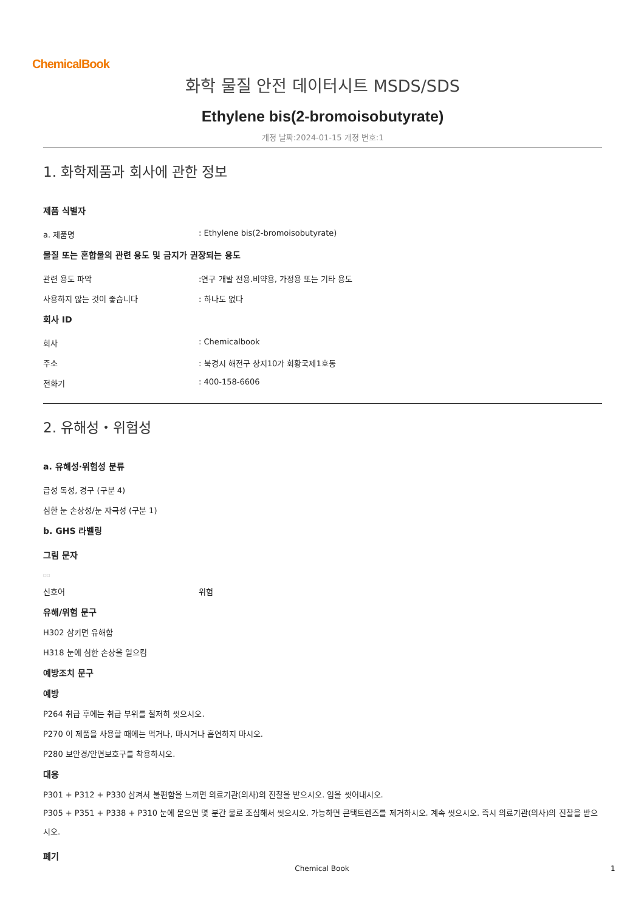ChemicalBook
화학 물질 안전 데이터시트 MSDS/SDS
Ethylene bis(2-bromoisobutyrate)
개정 날짜:2024-01-15 개정 번호:1
1. 화학제품과 회사에 관한 정보
제품 식별자
a. 제품명: Ethylene bis(2-bromoisobutyrate)
물질 또는 혼합물의 관련 용도 및 금지가 권장되는 용도
관련 용도 파악:연구 개발 전용.비약용, 가정용 또는 기타 용도
사용하지 않는 것이 좋습니다: 하나도 없다
회사 ID
회사: Chemicalbook
주소: 북경시 해전구 상지10가 회황국제1호동
전화기: 400-158-6606
2. 유해성・위험성
a. 유해성·위험성 분류
급성 독성, 경구 (구분 4)
심한 눈 손상성/눈 자극성 (구분 1)
b. GHS 라벨링
그림 문자
□□
신호어 위험
유해/위험 문구
H302 삼키면 유해함
H318 눈에 심한 손상을 일으킴
예방조치 문구
예방
P264 취급 후에는 취급 부위를 철저히 씻으시오.
P270 이 제품을 사용할 때에는 먹거나, 마시거나 흡연하지 마시오.
P280 보안경/안면보호구를 착용하시오.
대응
P301 + P312 + P330 삼켜서 불편함을 느끼면 의료기관(의사)의 진찰을 받으시오. 입을 씻어내시오.
P305 + P351 + P338 + P310 눈에 묻으면 몇 분간 물로 조심해서 씻으시오. 가능하면 콘택트렌즈를 제거하시오. 계속 씻으시오. 즉시 의료기관(의사)의 진찰을 받으시오.
폐기
Chemical Book 1